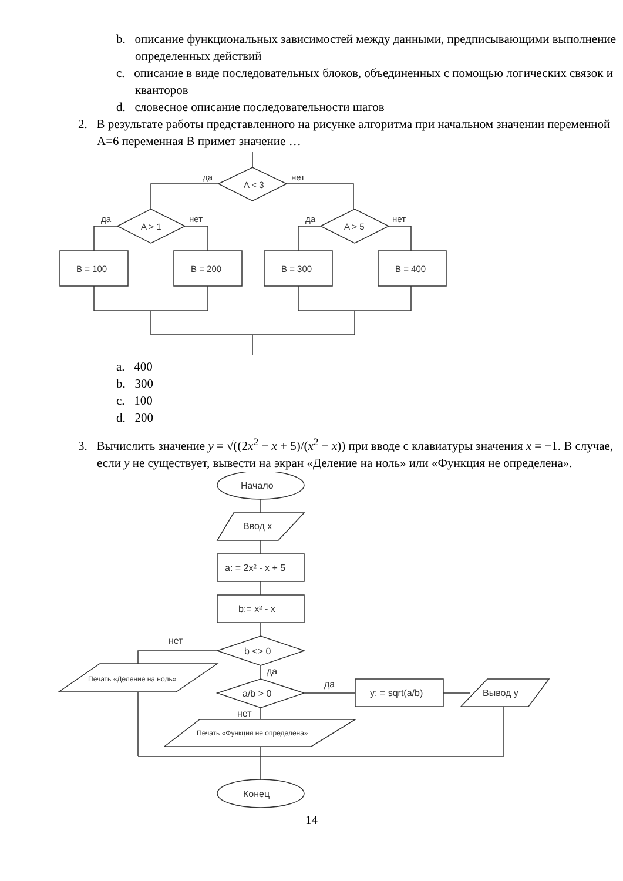b. описание функциональных зависимостей между данными, предписывающими выполнение определенных действий
c. описание в виде последовательных блоков, объединенных с помощью логических связок и кванторов
d. словесное описание последовательности шагов
2. В результате работы представленного на рисунке алгоритма при начальном значении переменной A=6 переменная B примет значение …
A < 3
да
нет
A > 1
да
нет
A > 5
да
нет
B = 100
B = 200
B = 300
B = 400
a. 400
b. 300
c. 100
d. 200
3. Вычислить значение y = √((2x<sup>2</sup> − x + 5)/(x<sup>2</sup> − x)) при вводе с клавиатуры значения x = −1. В случае, если y не существует, вывести на экран «Деление на ноль» или «Функция не определена».
Начало
Ввод x
a: = 2x² - x + 5
b:= x² - x
b <> 0
нет
да
Печать «Деление на ноль»
a/b > 0
да
y: = sqrt(a/b)
Вывод y
нет
Печать «Функция не определена»
Конец
14